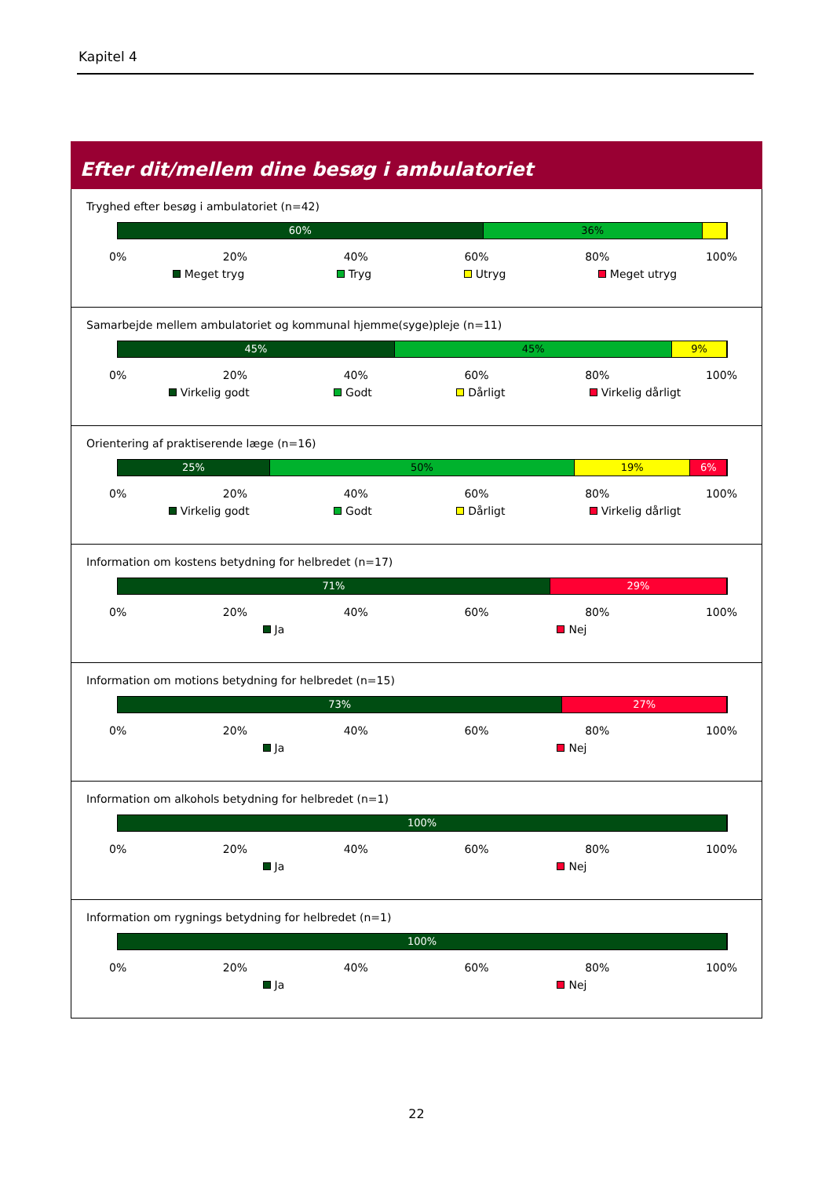Kapitel 4
Efter dit/mellem dine besøg i ambulatoriet
Tryghed efter besøg i ambulatoriet (n=42)
60% 36%
0% 20% 40% 60% 80% 100%
Meget tryg Tryg Utryg Meget utryg
Samarbejde mellem ambulatoriet og kommunal hjemme(syge)pleje (n=11)
45% 45% 9%
0% 20% 40% 60% 80% 100%
Virkelig godt Godt Dårligt Virkelig dårligt
Orientering af praktiserende læge (n=16)
25% 50% 19% 6%
0% 20% 40% 60% 80% 100%
Virkelig godt Godt Dårligt Virkelig dårligt
Information om kostens betydning for helbredet (n=17)
71% 29%
0% 20% 40% 60% 80% 100%
Ja Nej
Information om motions betydning for helbredet (n=15)
73% 27%
0% 20% 40% 60% 80% 100%
Ja Nej
Information om alkohols betydning for helbredet (n=1)
100%
0% 20% 40% 60% 80% 100%
Ja Nej
Information om rygnings betydning for helbredet (n=1)
100%
0% 20% 40% 60% 80% 100%
Ja Nej
22